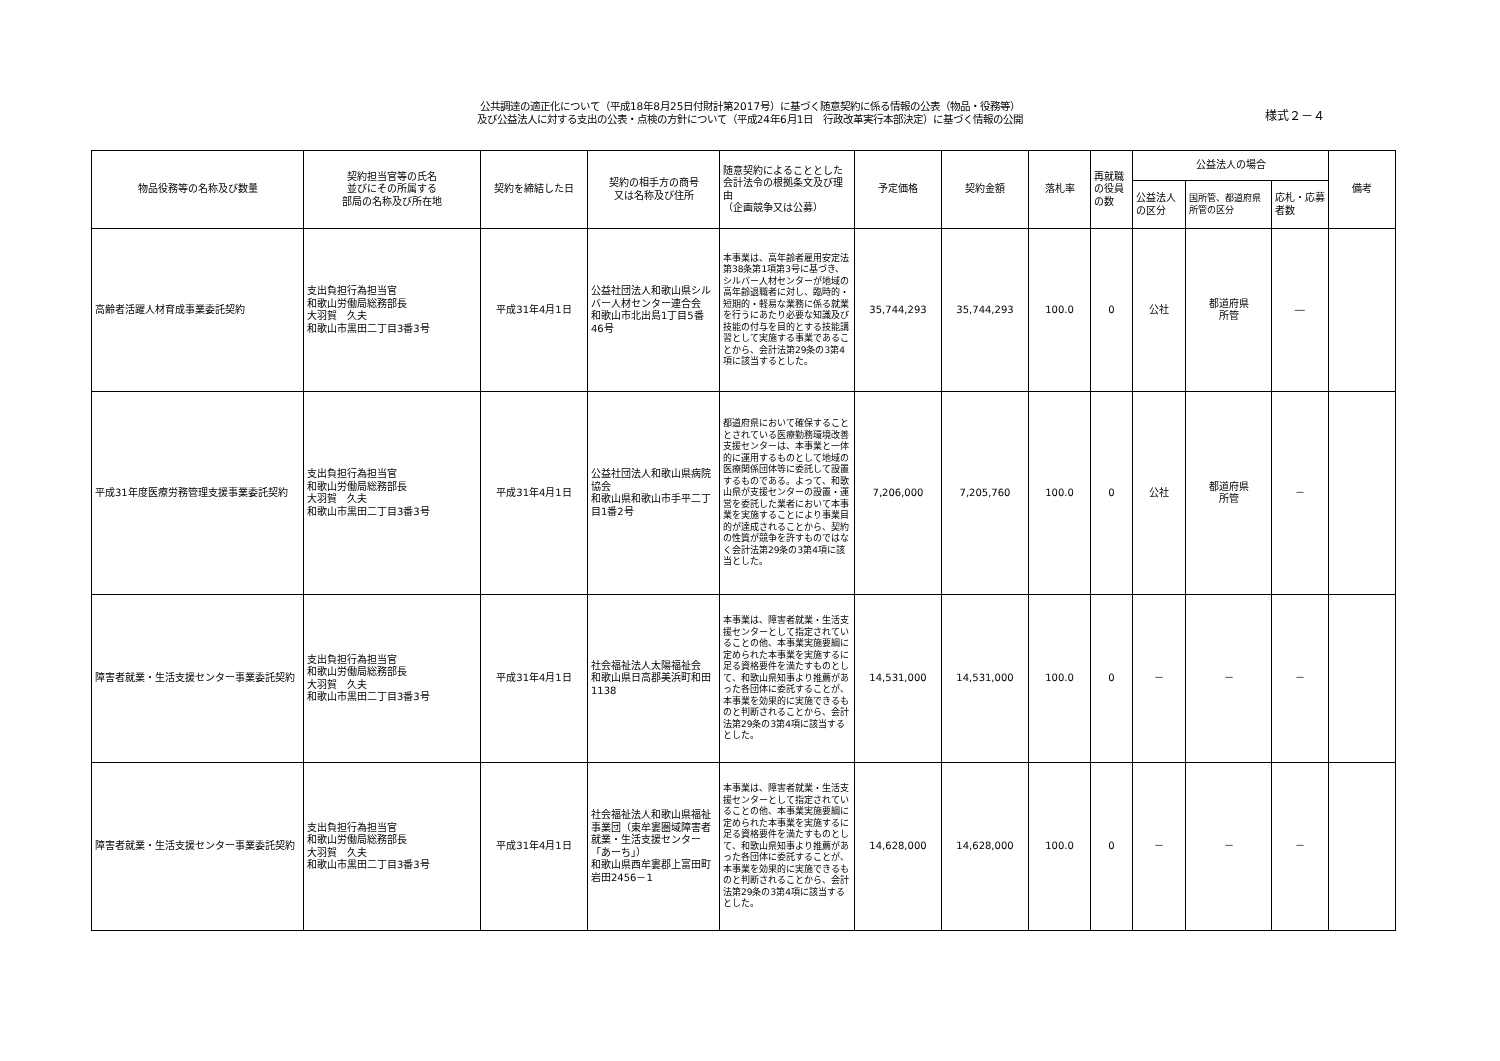公共調達の適正化について（平成18年8月25日付財計第2017号）に基づく随意契約に係る情報の公表（物品・役務等）
及び公益法人に対する支出の公表・点検の方針について（平成24年6月1日　行政改革実行本部決定）に基づく情報の公開
様式２－４
| 物品役務等の名称及び数量 | 契約担当官等の氏名 並びにその所属する 部局の名称及び所在地 | 契約を締結した日 | 契約の相手方の商号 又は名称及び住所 | 随意契約によることとした会計法令の根拠条文及び理由 （企画競争又は公募） | 予定価格 | 契約金額 | 落札率 | 再就職の役員の数 | 公益法人の場合 | | | 備考 |
| --- | --- | --- | --- | --- | --- | --- | --- | --- | --- | --- | --- | --- |
| | | | | | | | | | 公益法人の区分 | 国所管、都道府県所管の区分 | 応札・応募者数 | |
| 高齢者活躍人材育成事業委託契約 | 支出負担行為担当官 和歌山労働局総務部長 大羽賀 久夫 和歌山市黒田二丁目3番3号 | 平成31年4月1日 | 公益社団法人和歌山県シルバー人材センター連合会 和歌山市北出島1丁目5番46号 | 本事業は、高年齢者雇用安定法第38条第1項第3号に基づき、シルバー人材センターが地域の高年齢退職者に対し、臨時的・短期的・軽易な業務に係る就業を行うにあたり必要な知識及び技能の付与を目的とする技能講習として実施する事業であることから、会計法第29条の3第4項に該当するとした。 | 35,744,293 | 35,744,293 | 100.0 | 0 | 公社 | 都道府県 所管 | ― | |
| 平成31年度医療労務管理支援事業委託契約 | 支出負担行為担当官 和歌山労働局総務部長 大羽賀 久夫 和歌山市黒田二丁目3番3号 | 平成31年4月1日 | 公益社団法人和歌山県病院協会 和歌山県和歌山市手平二丁目1番2号 | 都道府県において確保することとされている医療勤務環境改善支援センターは、本事業と一体的に運用するものとして地域の医療関係団体等に委託して設置するものである。よって、和歌山県が支援センターの設置・運営を委託した業者において本事業を実施することにより事業目的が達成されることから、契約の性質が競争を許すものではなく会計法第29条の3第4項に該当とした。 | 7,206,000 | 7,205,760 | 100.0 | 0 | 公社 | 都道府県 所管 | － | |
| 障害者就業・生活支援センター事業委託契約 | 支出負担行為担当官 和歌山労働局総務部長 大羽賀 久夫 和歌山市黒田二丁目3番3号 | 平成31年4月1日 | 社会福祉法人太陽福祉会 和歌山県日高郡美浜町和田1138 | 本事業は、障害者就業・生活支援センターとして指定されていることの他、本事業実施要綱に定められた本事業を実施するに足る資格要件を満たすものとして、和歌山県知事より推薦があった各団体に委託することが、本事業を効果的に実施できるものと判断されることから、会計法第29条の3第4項に該当するとした。 | 14,531,000 | 14,531,000 | 100.0 | 0 | － | － | － | |
| 障害者就業・生活支援センター事業委託契約 | 支出負担行為担当官 和歌山労働局総務部長 大羽賀 久夫 和歌山市黒田二丁目3番3号 | 平成31年4月1日 | 社会福祉法人和歌山県福祉事業団（東牟婁圏域障害者就業・生活支援センター「あーち」） 和歌山県西牟婁郡上富田町岩田2456－1 | 本事業は、障害者就業・生活支援センターとして指定されていることの他、本事業実施要綱に定められた本事業を実施するに足る資格要件を満たすものとして、和歌山県知事より推薦があった各団体に委託することが、本事業を効果的に実施できるものと判断されることから、会計法第29条の3第4項に該当するとした。 | 14,628,000 | 14,628,000 | 100.0 | 0 | － | － | － | |